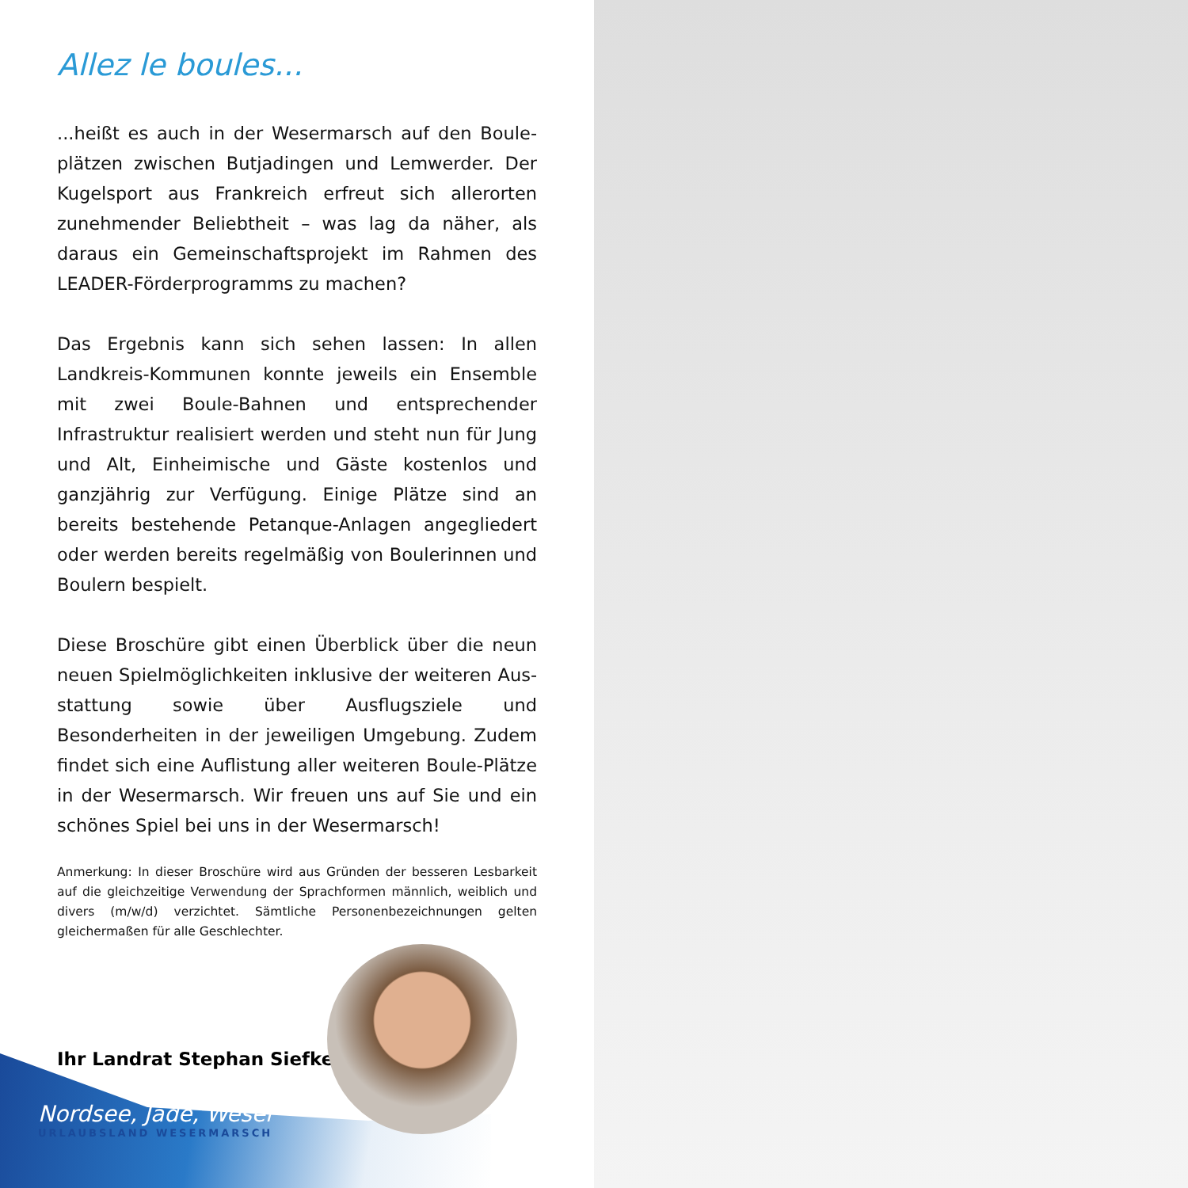Allez le boules...
...heißt es auch in der Wesermarsch auf den Boule­plätzen zwischen Butjadingen und Lemwerder. Der Ku­gelsport aus Frankreich erfreut sich allerorten zuneh­mender Beliebtheit – was lag da näher, als daraus ein Gemeinschaftsprojekt im Rahmen des LEADER-Förder­programms zu machen?
Das Ergebnis kann sich sehen lassen: In allen Landkreis-Kommunen konnte jeweils ein Ensemble mit zwei Boule-Bahnen und entsprechender Infrastruktur realisiert wer­den und steht nun für Jung und Alt, Einheimische und Gäste kostenlos und ganzjährig zur Verfügung. Einige Plätze sind an bereits bestehende Petanque-Anlagen angegliedert oder werden bereits regelmäßig von Bou­lerinnen und Boulern bespielt.
Diese Broschüre gibt einen Überblick über die neun neuen Spielmöglichkeiten inklusive der weiteren Aus­stattung sowie über Ausflugsziele und Besonderheiten in der jeweiligen Umgebung. Zudem findet sich eine Auf­listung aller weiteren Boule-Plätze in der Wesermarsch. Wir freuen uns auf Sie und ein schönes Spiel bei uns in der Wesermarsch!
Anmerkung: In dieser Broschüre wird aus Gründen der besseren Lesbarkeit auf die gleichzeitige Verwendung der Sprachformen männlich, weiblich und divers (m/w/d) verzichtet. Sämtliche Personenbezeichnungen gelten gleichermaßen für alle Geschlechter.
Ihr Landrat Stephan Siefken
Nordsee, Jade, Weser
URLAUBSLAND WESERMARSCH